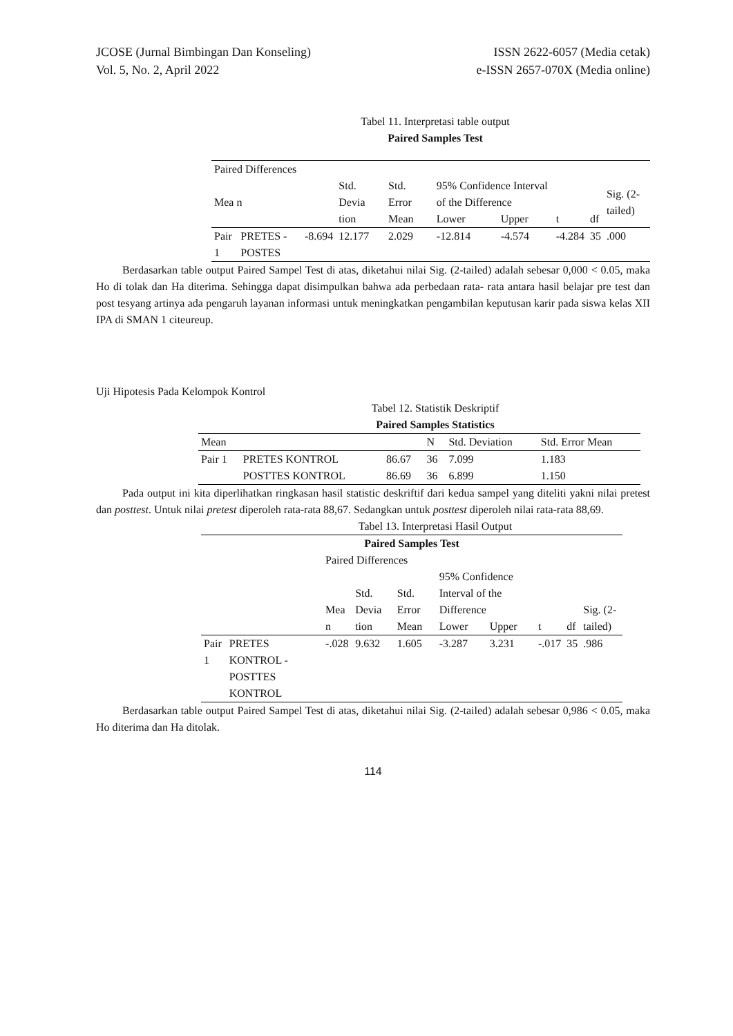JCOSE (Jurnal Bimbingan Dan Konseling)
Vol. 5, No. 2, April 2022
ISSN 2622-6057 (Media cetak)
e-ISSN 2657-070X (Media online)
Tabel 11. Interpretasi table output
Paired Samples Test
| Paired Differences | | | | | | | | | |
| Mea n | | | Std. Devia tion | Std. Error Mean | 95% Confidence Interval of the Difference | | t | df | Sig. (2-tailed) |
| | | | | | Lower | Upper | | | |
| Pair 1 | PRETES - POSTES | -8.694 | 12.177 | 2.029 | -12.814 | -4.574 | -4.284 | 35 | .000 |
Berdasarkan table output Paired Sampel Test di atas, diketahui nilai Sig. (2-tailed) adalah sebesar 0,000 < 0.05, maka Ho di tolak dan Ha diterima. Sehingga dapat disimpulkan bahwa ada perbedaan rata- rata antara hasil belajar pre test dan post tesyang artinya ada pengaruh layanan informasi untuk meningkatkan pengambilan keputusan karir pada siswa kelas XII IPA di SMAN 1 citeureup.
Uji Hipotesis Pada Kelompok Kontrol
Tabel 12. Statistik Deskriptif
Paired Samples Statistics
| Mean | | | N | Std. Deviation | Std. Error Mean |
| Pair 1 | PRETES KONTROL | 86.67 | 36 | 7.099 | 1.183 |
| | POSTTES KONTROL | 86.69 | 36 | 6.899 | 1.150 |
Pada output ini kita diperlihatkan ringkasan hasil statistic deskriftif dari kedua sampel yang diteliti yakni nilai pretest dan posttest. Untuk nilai pretest diperoleh rata-rata 88,67. Sedangkan untuk posttest diperoleh nilai rata-rata 88,69.
Tabel 13. Interpretasi Hasil Output
| Paired Samples Test | | | | | | | | | |
| | | Paired Differences | | | | | | | |
| | | Mea n | Std. Devia tion | Std. Error Mean | 95% Confidence Interval of the Difference | | t | df | Sig. (2-tailed) |
| | | | | | Lower | Upper | | | |
| Pair 1 | PRETES KONTROL - POSTTES KONTROL | -.028 | 9.632 | 1.605 | -3.287 | 3.231 | -.017 | 35 | .986 |
Berdasarkan table output Paired Sampel Test di atas, diketahui nilai Sig. (2-tailed) adalah sebesar 0,986 < 0.05, maka Ho diterima dan Ha ditolak.
114